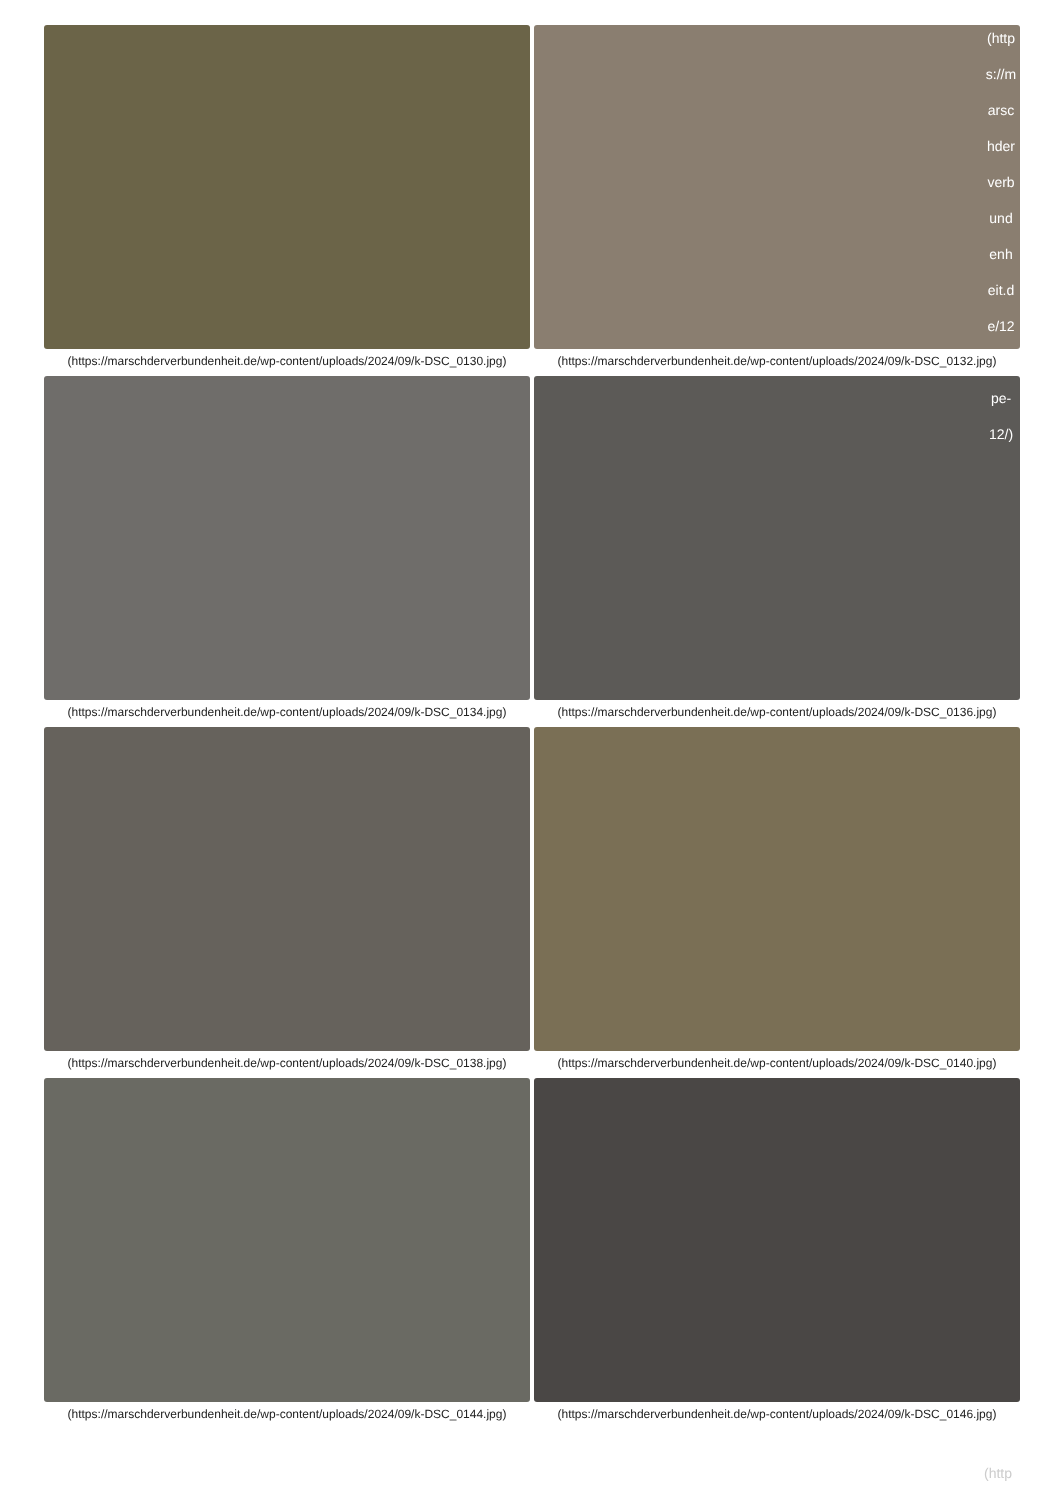(https://marschderverbundenheit.de/wp-content/uploads/2024/09/k-DSC_0130.jpg)
(https://marschderverbundenheit.de/wp-content/uploads/2024/09/k-DSC_0132.jpg)
(https://marschderverbundenheit.de/wp-content/uploads/2024/09/k-DSC_0134.jpg)
(https://marschderverbundenheit.de/wp-content/uploads/2024/09/k-DSC_0136.jpg)
(https://marschderverbundenheit.de/wp-content/uploads/2024/09/k-DSC_0138.jpg)
(https://marschderverbundenheit.de/wp-content/uploads/2024/09/k-DSC_0140.jpg)
(https://marschderverbundenheit.de/wp-content/uploads/2024/09/k-DSC_0144.jpg)
(https://marschderverbundenheit.de/wp-content/uploads/2024/09/k-DSC_0146.jpg)
(http s://m arsc hder verb und enh eit.d e/12 ... pe- 12/)
(http